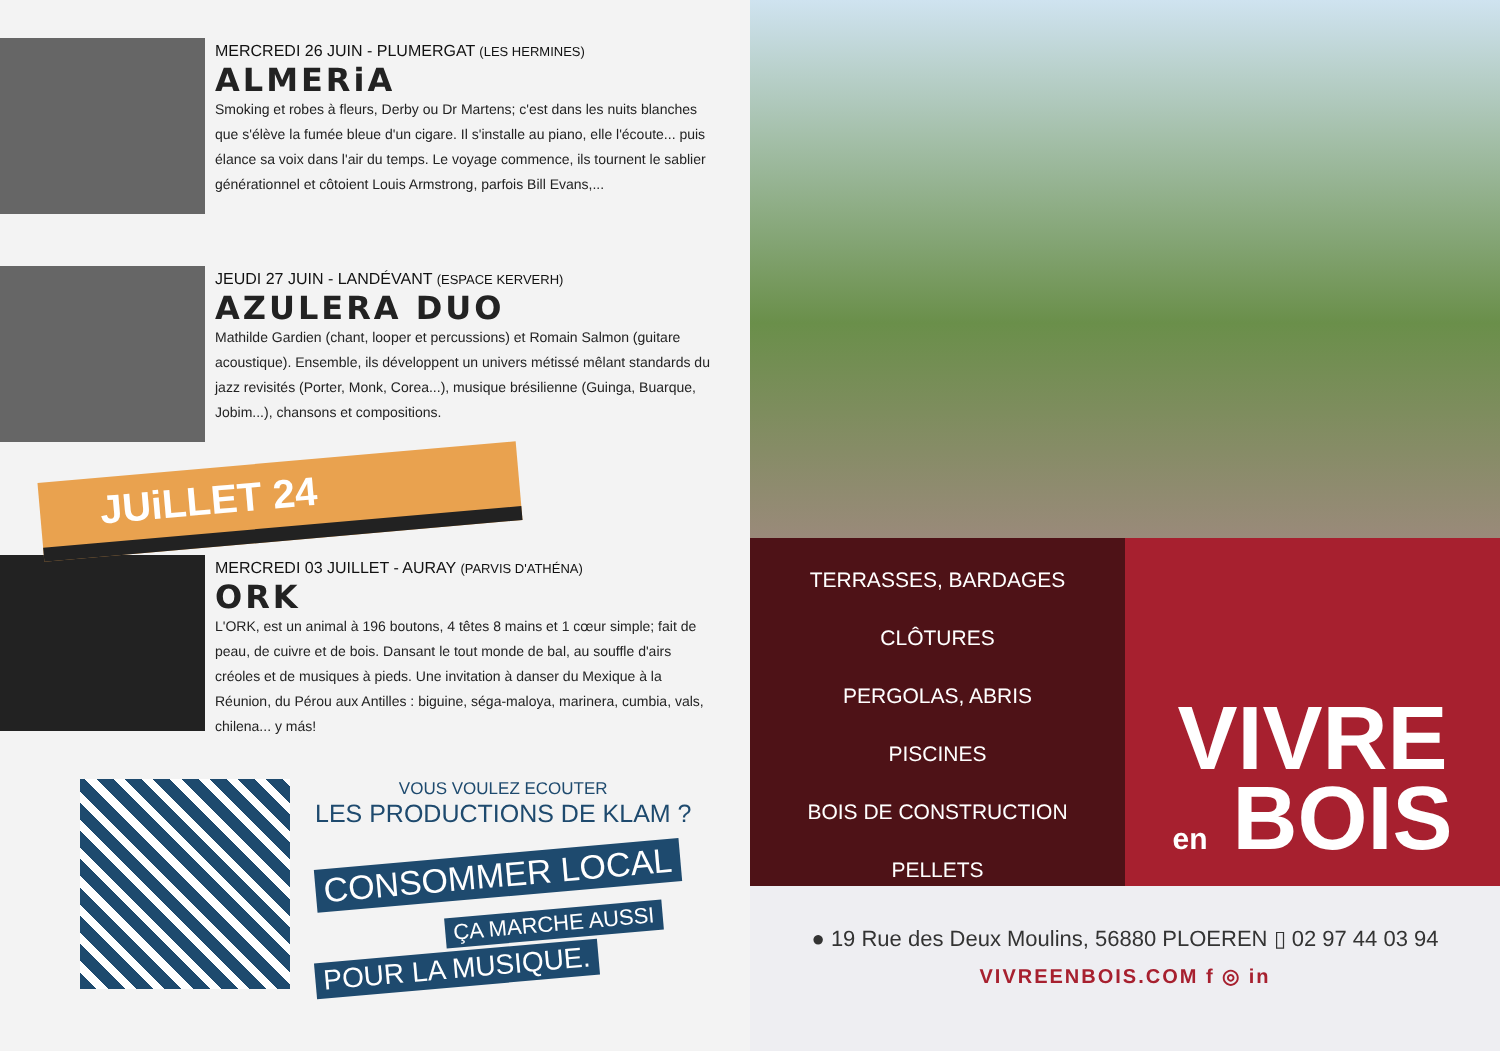MERCREDI 26 JUIN - PLUMERGAT (LES HERMINES)
ALMERiA
Smoking et robes à fleurs, Derby ou Dr Martens; c'est dans les nuits blanches que s'élève la fumée bleue d'un cigare. Il s'installe au piano, elle l'écoute... puis élance sa voix dans l'air du temps. Le voyage commence, ils tournent le sablier générationnel et côtoient Louis Armstrong, parfois Bill Evans,...
JEUDI 27 JUIN - LANDÉVANT (ESPACE KERVERH)
AZULERA DUO
Mathilde Gardien (chant, looper et percussions) et Romain Salmon (guitare acoustique). Ensemble, ils développent un univers métissé mêlant standards du jazz revisités (Porter, Monk, Corea...), musique brésilienne (Guinga, Buarque, Jobim...), chansons et compositions.
JUiLLET 24
MERCREDI 03 JUILLET - AURAY (PARVIS D'ATHÉNA)
ORK
L'ORK, est un animal à 196 boutons, 4 têtes 8 mains et 1 cœur simple; fait de peau, de cuivre et de bois. Dansant le tout monde de bal, au souffle d'airs créoles et de musiques à pieds. Une invitation à danser du Mexique à la Réunion, du Pérou aux Antilles : biguine, séga-maloya, marinera, cumbia, vals, chilena... y más!
VOUS VOULEZ ECOUTER
LES PRODUCTIONS DE KLAM ?
CONSOMMER LOCAL
ÇA MARCHE AUSSI
POUR LA MUSIQUE.
TERRASSES, BARDAGES
CLÔTURES
PERGOLAS, ABRIS
PISCINES
BOIS DE CONSTRUCTION
PELLETS
VIVRE
en BOIS
● 19 Rue des Deux Moulins, 56880 PLOEREN ▯ 02 97 44 03 94
VIVREENBOIS.COM f ◎ in